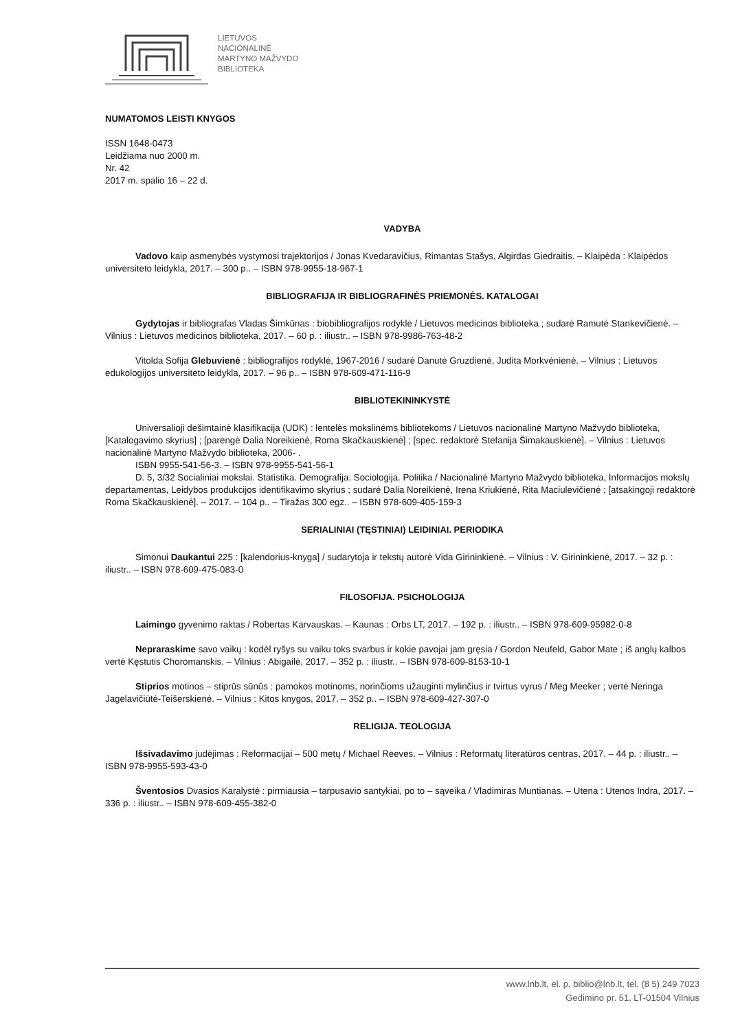LIETUVOS
NACIONALINĖ
MARTYNO MAŽVYDO
BIBLIOTEKA
NUMATOMOS LEISTI KNYGOS
ISSN 1648-0473
Leidžiama nuo 2000 m.
Nr. 42
2017 m. spalio 16 – 22 d.
VADYBA
Vadovo kaip asmenybės vystymosi trajektorijos / Jonas Kvedaravičius, Rimantas Stašys, Algirdas Giedraitis. – Klaipėda : Klaipėdos universiteto leidykla, 2017. – 300 p.. – ISBN 978-9955-18-967-1
BIBLIOGRAFIJA IR BIBLIOGRAFINĖS PRIEMONĖS. KATALOGAI
Gydytojas ir bibliografas Vladas Šimkūnas : biobibliografijos rodyklė / Lietuvos medicinos biblioteka ; sudarė Ramutė Stankevičienė. – Vilnius : Lietuvos medicinos biblioteka, 2017. – 60 p. : iliustr.. – ISBN 978-9986-763-48-2
Vitolda Sofija Glebuvienė : bibliografijos rodyklė, 1967-2016 / sudarė Danutė Gruzdienė, Judita Morkvėnienė. – Vilnius : Lietuvos edukologijos universiteto leidykla, 2017. – 96 p.. – ISBN 978-609-471-116-9
BIBLIOTEKININKYSTĖ
Universalioji dešimtainė klasifikacija (UDK) : lentelės mokslinėms bibliotekoms / Lietuvos nacionalinė Martyno Mažvydo biblioteka, [Katalogavimo skyrius] ; [parengė Dalia Noreikienė, Roma Skačkauskienė] ; [spec. redaktorė Stefanija Šimakauskienė]. – Vilnius : Lietuvos nacionalinė Martyno Mažvydo biblioteka, 2006- .
ISBN 9955-541-56-3. – ISBN 978-9955-541-56-1
D. 5, 3/32 Socialiniai mokslai. Statistika. Demografija. Sociologija. Politika / Nacionalinė Martyno Mažvydo biblioteka, Informacijos mokslų departamentas, Leidybos produkcijos identifikavimo skyrius ; sudarė Dalia Noreikienė, Irena Kriukienė, Rita Maciulevičienė ; [atsakingoji redaktorė Roma Skačkauskienė]. – 2017. – 104 p.. – Tiražas 300 egz.. – ISBN 978-609-405-159-3
SERIALINIAI (TĘSTINIAI) LEIDINIAI. PERIODIKA
Simonui Daukantui 225 : [kalendorius-knyga] / sudarytoja ir tekstų autorė Vida Girininkienė. – Vilnius : V. Girininkienė, 2017. – 32 p. : iliustr.. – ISBN 978-609-475-083-0
FILOSOFIJA. PSICHOLOGIJA
Laimingo gyvenimo raktas / Robertas Karvauskas. – Kaunas : Orbs LT, 2017. – 192 p. : iliustr.. – ISBN 978-609-95982-0-8
Nepraraskime savo vaikų : kodėl ryšys su vaiku toks svarbus ir kokie pavojai jam gręsia / Gordon Neufeld, Gabor Mate ; iš anglų kalbos vertė Kęstutis Choromanskis. – Vilnius : Abigailė, 2017. – 352 p. : iliustr.. – ISBN 978-609-8153-10-1
Stiprios motinos – stiprūs sūnūs : pamokos motinoms, norinčioms užauginti mylinčius ir tvirtus vyrus / Meg Meeker ; vertė Neringa Jagelavičiūtė-Teišerskienė. – Vilnius : Kitos knygos, 2017. – 352 p.. – ISBN 978-609-427-307-0
RELIGIJA. TEOLOGIJA
Išsivadavimo judėjimas : Reformacijai – 500 metų / Michael Reeves. – Vilnius : Reformatų literatūros centras, 2017. – 44 p. : iliustr.. – ISBN 978-9955-593-43-0
Šventosios Dvasios Karalystė : pirmiausia – tarpusavio santykiai, po to – sąveika / Vladimiras Muntianas. – Utena : Utenos Indra, 2017. – 336 p. : iliustr.. – ISBN 978-609-455-382-0
www.lnb.lt, el. p. biblio@lnb.lt, tel. (8 5) 249 7023
Gedimino pr. 51, LT-01504 Vilnius